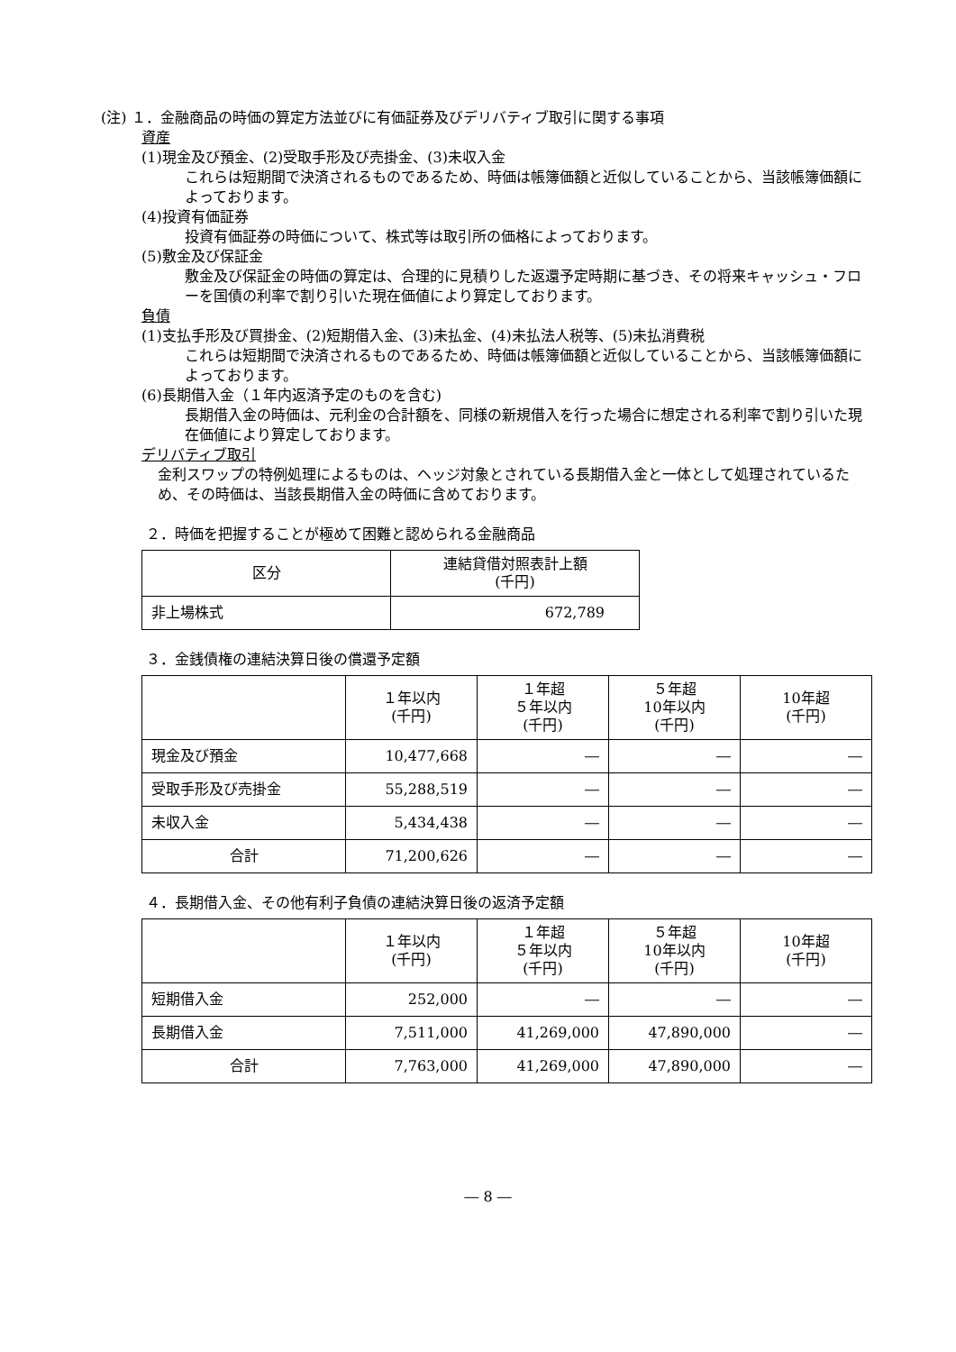(注) １．金融商品の時価の算定方法並びに有価証券及びデリバティブ取引に関する事項
資産
(1)現金及び預金、(2)受取手形及び売掛金、(3)未収入金
これらは短期間で決済されるものであるため、時価は帳簿価額と近似していることから、当該帳簿価額によっております。
(4)投資有価証券
投資有価証券の時価について、株式等は取引所の価格によっております。
(5)敷金及び保証金
敷金及び保証金の時価の算定は、合理的に見積りした返還予定時期に基づき、その将来キャッシュ・フローを国債の利率で割り引いた現在価値により算定しております。
負債
(1)支払手形及び買掛金、(2)短期借入金、(3)未払金、(4)未払法人税等、(5)未払消費税
これらは短期間で決済されるものであるため、時価は帳簿価額と近似していることから、当該帳簿価額によっております。
(6)長期借入金（１年内返済予定のものを含む)
長期借入金の時価は、元利金の合計額を、同様の新規借入を行った場合に想定される利率で割り引いた現在価値により算定しております。
デリバティブ取引
金利スワップの特例処理によるものは、ヘッジ対象とされている長期借入金と一体として処理されているため、その時価は、当該長期借入金の時価に含めております。
２．時価を把握することが極めて困難と認められる金融商品
| 区分 | 連結貸借対照表計上額 (千円) |
| --- | --- |
| 非上場株式 | 672,789 |
３．金銭債権の連結決算日後の償還予定額
| | １年以内 (千円) | １年超 ５年以内 (千円) | ５年超 10年以内 (千円) | 10年超 (千円) |
| --- | --- | --- | --- | --- |
| 現金及び預金 | 10,477,668 | ― | ― | ― |
| 受取手形及び売掛金 | 55,288,519 | ― | ― | ― |
| 未収入金 | 5,434,438 | ― | ― | ― |
| 合計 | 71,200,626 | ― | ― | ― |
４．長期借入金、その他有利子負債の連結決算日後の返済予定額
| | １年以内 (千円) | １年超 ５年以内 (千円) | ５年超 10年以内 (千円) | 10年超 (千円) |
| --- | --- | --- | --- | --- |
| 短期借入金 | 252,000 | ― | ― | ― |
| 長期借入金 | 7,511,000 | 41,269,000 | 47,890,000 | ― |
| 合計 | 7,763,000 | 41,269,000 | 47,890,000 | ― |
― 8 ―